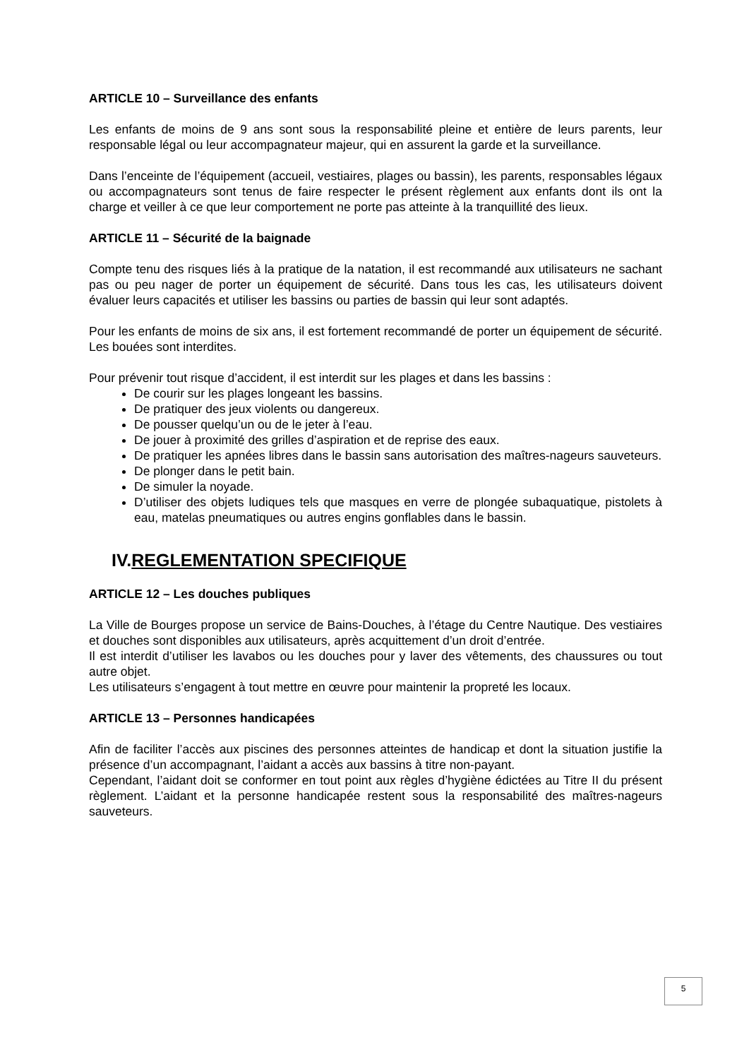ARTICLE 10 – Surveillance des enfants
Les enfants de moins de 9 ans sont sous la responsabilité pleine et entière de leurs parents, leur responsable légal ou leur accompagnateur majeur, qui en assurent la garde et la surveillance.
Dans l’enceinte de l’équipement (accueil, vestiaires, plages ou bassin), les parents, responsables légaux ou accompagnateurs sont tenus de faire respecter le présent règlement aux enfants dont ils ont la charge et veiller à ce que leur comportement ne porte pas atteinte à la tranquillité des lieux.
ARTICLE 11 – Sécurité de la baignade
Compte tenu des risques liés à la pratique de la natation, il est recommandé aux utilisateurs ne sachant pas ou peu nager de porter un équipement de sécurité. Dans tous les cas, les utilisateurs doivent évaluer leurs capacités et utiliser les bassins ou parties de bassin qui leur sont adaptés.
Pour les enfants de moins de six ans, il est fortement recommandé de porter un équipement de sécurité. Les bouées sont interdites.
Pour prévenir tout risque d’accident, il est interdit sur les plages et dans les bassins :
De courir sur les plages longeant les bassins.
De pratiquer des jeux violents ou dangereux.
De pousser quelqu’un ou de le jeter à l’eau.
De jouer à proximité des grilles d’aspiration et de reprise des eaux.
De pratiquer les apnées libres dans le bassin sans autorisation des maîtres-nageurs sauveteurs.
De plonger dans le petit bain.
De simuler la noyade.
D’utiliser des objets ludiques tels que masques en verre de plongée subaquatique, pistolets à eau, matelas pneumatiques ou autres engins gonflables dans le bassin.
IV.REGLEMENTATION SPECIFIQUE
ARTICLE 12 – Les douches publiques
La Ville de Bourges propose un service de Bains-Douches, à l’étage du Centre Nautique. Des vestiaires et douches sont disponibles aux utilisateurs, après acquittement d’un droit d’entrée.
Il est interdit d’utiliser les lavabos ou les douches pour y laver des vêtements, des chaussures ou tout autre objet.
Les utilisateurs s’engagent à tout mettre en œuvre pour maintenir la propreté les locaux.
ARTICLE 13 – Personnes handicapées
Afin de faciliter l’accès aux piscines des personnes atteintes de handicap et dont la situation justifie la présence d’un accompagnant, l’aidant a accès aux bassins à titre non-payant.
Cependant, l’aidant doit se conformer en tout point aux règles d’hygiène édictées au Titre II du présent règlement. L’aidant et la personne handicapée restent sous la responsabilité des maîtres-nageurs sauveteurs.
5